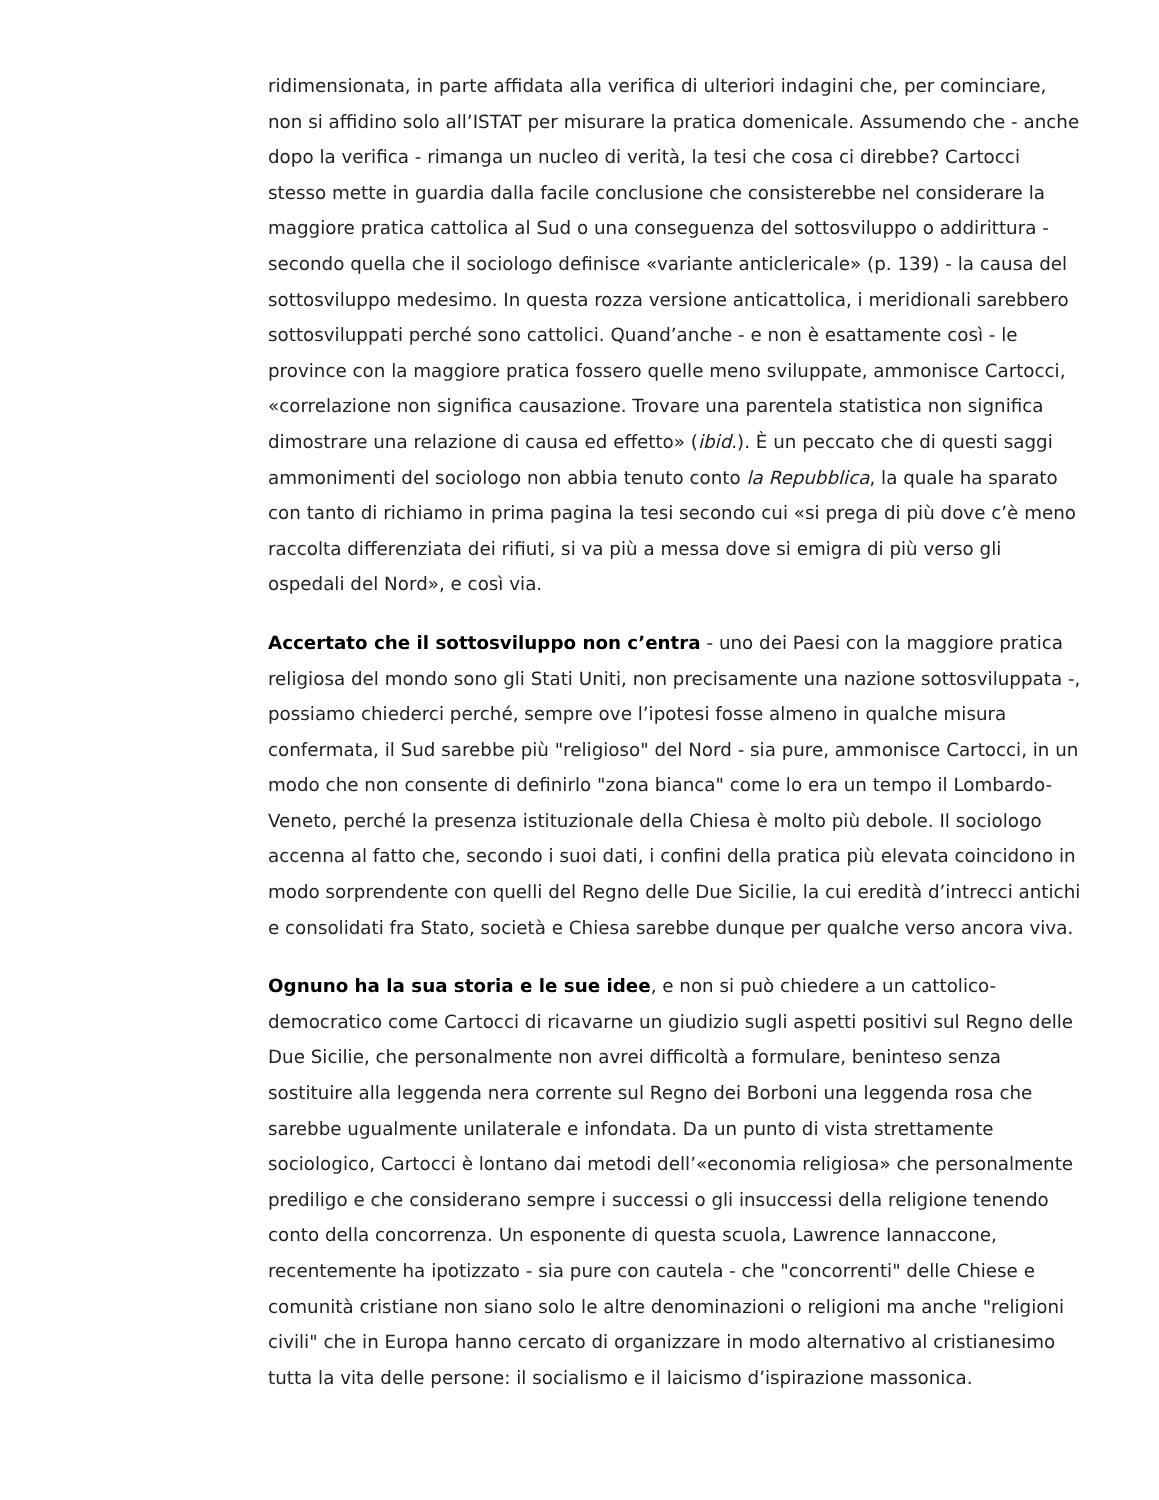ridimensionata, in parte affidata alla verifica di ulteriori indagini che, per cominciare, non si affidino solo all’ISTAT per misurare la pratica domenicale. Assumendo che - anche dopo la verifica - rimanga un nucleo di verità, la tesi che cosa ci direbbe? Cartocci stesso mette in guardia dalla facile conclusione che consisterebbe nel considerare la maggiore pratica cattolica al Sud o una conseguenza del sottosviluppo o addirittura - secondo quella che il sociologo definisce «variante anticlericale» (p. 139) - la causa del sottosviluppo medesimo. In questa rozza versione anticattolica, i meridionali sarebbero sottosviluppati perché sono cattolici. Quand’anche - e non è esattamente così - le province con la maggiore pratica fossero quelle meno sviluppate, ammonisce Cartocci, «correlazione non significa causazione. Trovare una parentela statistica non significa dimostrare una relazione di causa ed effetto» (ibid.). È un peccato che di questi saggi ammonimenti del sociologo non abbia tenuto conto la Repubblica, la quale ha sparato con tanto di richiamo in prima pagina la tesi secondo cui «si prega di più dove c’è meno raccolta differenziata dei rifiuti, si va più a messa dove si emigra di più verso gli ospedali del Nord», e così via.
Accertato che il sottosviluppo non c’entra - uno dei Paesi con la maggiore pratica religiosa del mondo sono gli Stati Uniti, non precisamente una nazione sottosviluppata -, possiamo chiederci perché, sempre ove l’ipotesi fosse almeno in qualche misura confermata, il Sud sarebbe più "religioso" del Nord - sia pure, ammonisce Cartocci, in un modo che non consente di definirlo "zona bianca" come lo era un tempo il Lombardo-Veneto, perché la presenza istituzionale della Chiesa è molto più debole. Il sociologo accenna al fatto che, secondo i suoi dati, i confini della pratica più elevata coincidono in modo sorprendente con quelli del Regno delle Due Sicilie, la cui eredità d’intrecci antichi e consolidati fra Stato, società e Chiesa sarebbe dunque per qualche verso ancora viva.
Ognuno ha la sua storia e le sue idee, e non si può chiedere a un cattolico-democratico come Cartocci di ricavarne un giudizio sugli aspetti positivi sul Regno delle Due Sicilie, che personalmente non avrei difficoltà a formulare, beninteso senza sostituire alla leggenda nera corrente sul Regno dei Borboni una leggenda rosa che sarebbe ugualmente unilaterale e infondata. Da un punto di vista strettamente sociologico, Cartocci è lontano dai metodi dell’«economia religiosa» che personalmente prediligo e che considerano sempre i successi o gli insuccessi della religione tenendo conto della concorrenza. Un esponente di questa scuola, Lawrence Iannaccone, recentemente ha ipotizzato - sia pure con cautela - che "concorrenti" delle Chiese e comunità cristiane non siano solo le altre denominazioni o religioni ma anche "religioni civili" che in Europa hanno cercato di organizzare in modo alternativo al cristianesimo tutta la vita delle persone: il socialismo e il laicismo d’ispirazione massonica.